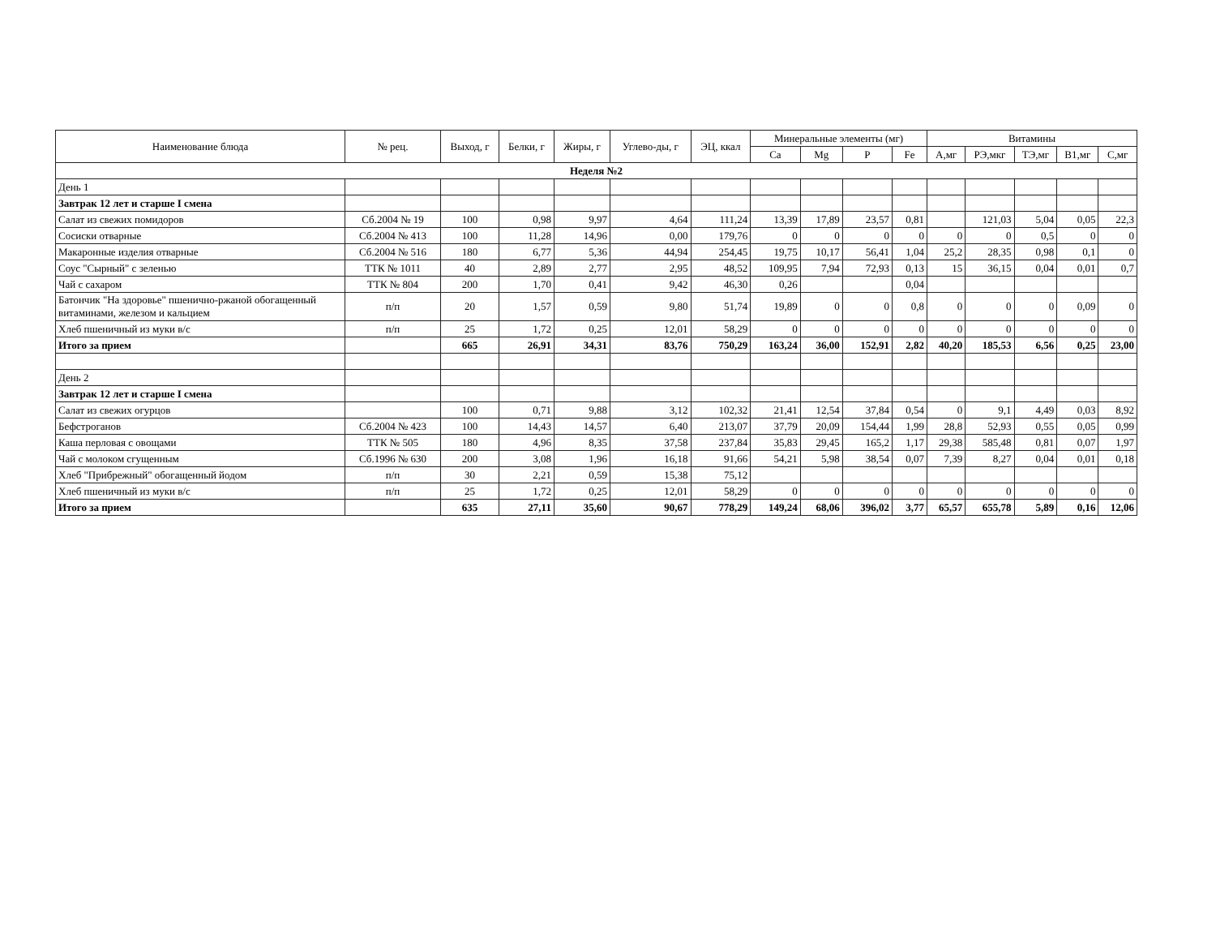| Наименование блюда | № рец. | Выход, г | Белки, г | Жиры, г | Углево-ды, г | ЭЦ, ккал | Минеральные элементы (мг) | | | | Витамины | | | | |
| --- | --- | --- | --- | --- | --- | --- | --- | --- | --- | --- | --- | --- | --- | --- | --- |
| | | | | | | | Ca | Mg | P | Fe | А,мг | РЭ,мкг | ТЭ,мг | В1,мг | С,мг |
| Неделя №2 | | | | | | | | | | | | | | | |
| День 1 | | | | | | | | | | | | | | | |
| Завтрак 12 лет и старше I смена | | | | | | | | | | | | | | | |
| Салат из свежих помидоров | Сб.2004 № 19 | 100 | 0,98 | 9,97 | 4,64 | 111,24 | 13,39 | 17,89 | 23,57 | 0,81 | | 121,03 | 5,04 | 0,05 | 22,3 |
| Сосиски отварные | Сб.2004 № 413 | 100 | 11,28 | 14,96 | 0,00 | 179,76 | 0 | 0 | 0 | 0 | 0 | 0 | 0,5 | 0 | 0 |
| Макаронные изделия отварные | Сб.2004 № 516 | 180 | 6,77 | 5,36 | 44,94 | 254,45 | 19,75 | 10,17 | 56,41 | 1,04 | 25,2 | 28,35 | 0,98 | 0,1 | 0 |
| Соус "Сырный" с зеленью | ТТК № 1011 | 40 | 2,89 | 2,77 | 2,95 | 48,52 | 109,95 | 7,94 | 72,93 | 0,13 | 15 | 36,15 | 0,04 | 0,01 | 0,7 |
| Чай с сахаром | ТТК № 804 | 200 | 1,70 | 0,41 | 9,42 | 46,30 | 0,26 | | | 0,04 | | | | | |
| Батончик "На здоровье" пшенично-ржаной обогащенный витаминами, железом и кальцием | п/п | 20 | 1,57 | 0,59 | 9,80 | 51,74 | 19,89 | 0 | 0 | 0,8 | 0 | 0 | 0 | 0,09 | 0 |
| Хлеб пшеничный из муки в/с | п/п | 25 | 1,72 | 0,25 | 12,01 | 58,29 | 0 | 0 | 0 | 0 | 0 | 0 | 0 | 0 | 0 |
| Итого за прием | | 665 | 26,91 | 34,31 | 83,76 | 750,29 | 163,24 | 36,00 | 152,91 | 2,82 | 40,20 | 185,53 | 6,56 | 0,25 | 23,00 |
| День 2 | | | | | | | | | | | | | | | |
| Завтрак 12 лет и старше I смена | | | | | | | | | | | | | | | |
| Салат из свежих огурцов | | 100 | 0,71 | 9,88 | 3,12 | 102,32 | 21,41 | 12,54 | 37,84 | 0,54 | 0 | 9,1 | 4,49 | 0,03 | 8,92 |
| Бефстроганов | Сб.2004 № 423 | 100 | 14,43 | 14,57 | 6,40 | 213,07 | 37,79 | 20,09 | 154,44 | 1,99 | 28,8 | 52,93 | 0,55 | 0,05 | 0,99 |
| Каша перловая с овощами | ТТК № 505 | 180 | 4,96 | 8,35 | 37,58 | 237,84 | 35,83 | 29,45 | 165,2 | 1,17 | 29,38 | 585,48 | 0,81 | 0,07 | 1,97 |
| Чай с молоком сгущенным | Сб.1996 № 630 | 200 | 3,08 | 1,96 | 16,18 | 91,66 | 54,21 | 5,98 | 38,54 | 0,07 | 7,39 | 8,27 | 0,04 | 0,01 | 0,18 |
| Хлеб "Прибрежный" обогащенный йодом | п/п | 30 | 2,21 | 0,59 | 15,38 | 75,12 | | | | | | | | | |
| Хлеб пшеничный из муки в/с | п/п | 25 | 1,72 | 0,25 | 12,01 | 58,29 | 0 | 0 | 0 | 0 | 0 | 0 | 0 | 0 | 0 |
| Итого за прием | | 635 | 27,11 | 35,60 | 90,67 | 778,29 | 149,24 | 68,06 | 396,02 | 3,77 | 65,57 | 655,78 | 5,89 | 0,16 | 12,06 |